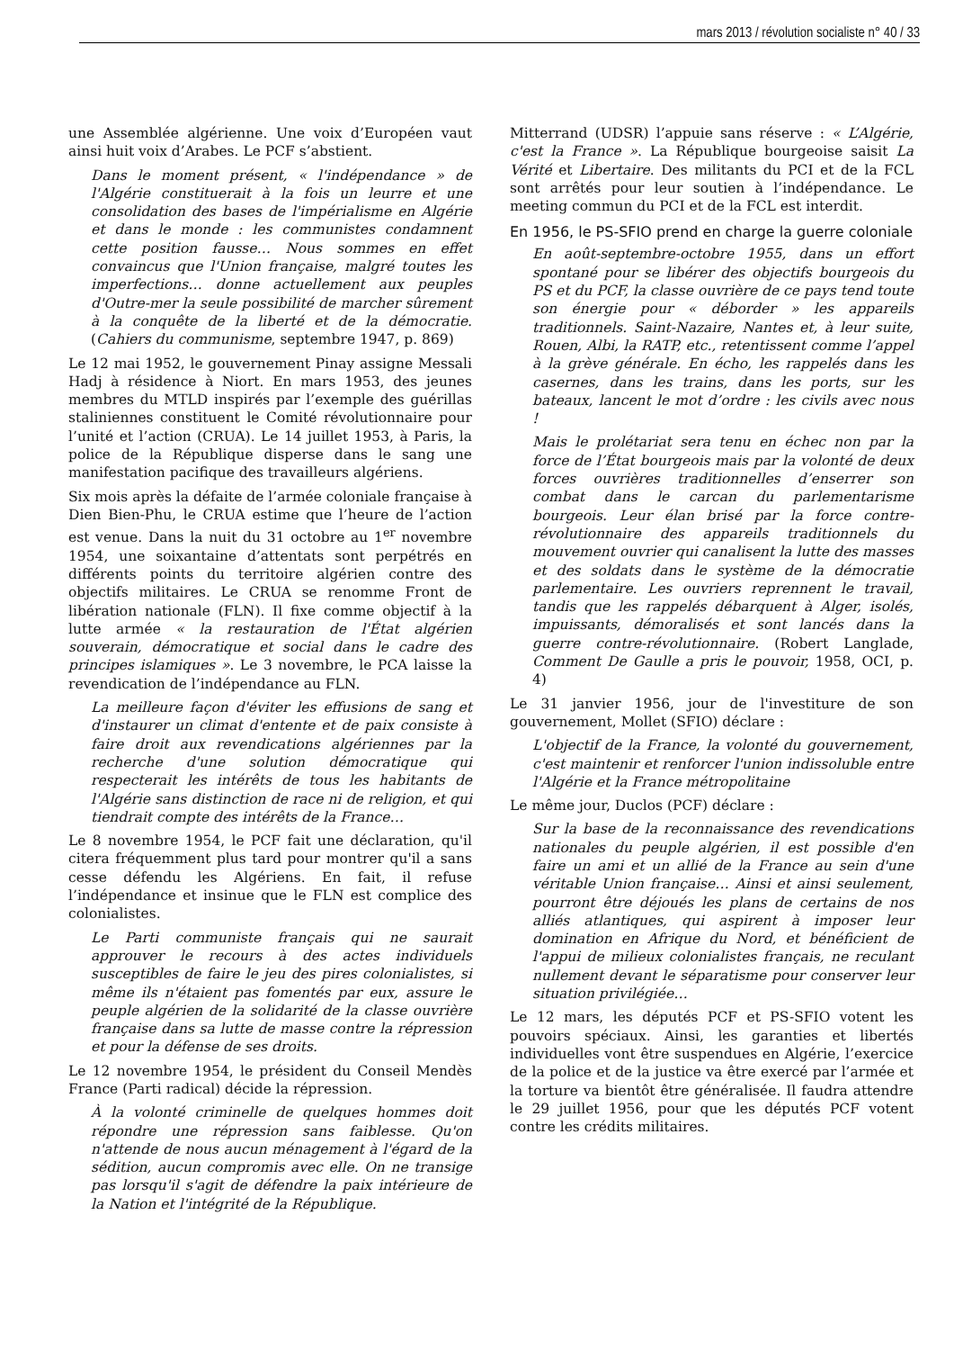mars 2013 / révolution socialiste n° 40 / 33
une Assemblée algérienne. Une voix d’Européen vaut ainsi huit voix d’Arabes. Le PCF s’abstient.
Dans le moment présent, « l'indépendance » de l'Algérie constituerait à la fois un leurre et une consolidation des bases de l'impérialisme en Algérie et dans le monde : les communistes condamnent cette position fausse… Nous sommes en effet convaincus que l'Union française, malgré toutes les imperfections… donne actuellement aux peuples d'Outre-mer la seule possibilité de marcher sûrement à la conquête de la liberté et de la démocratie. (Cahiers du communisme, septembre 1947, p. 869)
Le 12 mai 1952, le gouvernement Pinay assigne Messali Hadj à résidence à Niort. En mars 1953, des jeunes membres du MTLD inspirés par l’exemple des guérillas staliniennes constituent le Comité révolutionnaire pour l’unité et l’action (CRUA). Le 14 juillet 1953, à Paris, la police de la République disperse dans le sang une manifestation pacifique des travailleurs algériens.
Six mois après la défaite de l’armée coloniale française à Dien Bien-Phu, le CRUA estime que l’heure de l’action est venue. Dans la nuit du 31 octobre au 1<sup>er</sup> novembre 1954, une soixantaine d’attentats sont perpétrés en différents points du territoire algérien contre des objectifs militaires. Le CRUA se renomme Front de libération nationale (FLN). Il fixe comme objectif à la lutte armée « la restauration de l'État algérien souverain, démocratique et social dans le cadre des principes islamiques ». Le 3 novembre, le PCA laisse la revendication de l’indépendance au FLN.
La meilleure façon d'éviter les effusions de sang et d'instaurer un climat d'entente et de paix consiste à faire droit aux revendications algériennes par la recherche d'une solution démocratique qui respecterait les intérêts de tous les habitants de l'Algérie sans distinction de race ni de religion, et qui tiendrait compte des intérêts de la France…
Le 8 novembre 1954, le PCF fait une déclaration, qu'il citera fréquemment plus tard pour montrer qu'il a sans cesse défendu les Algériens. En fait, il refuse l’indépendance et insinue que le FLN est complice des colonialistes.
Le Parti communiste français qui ne saurait approuver le recours à des actes individuels susceptibles de faire le jeu des pires colonialistes, si même ils n'étaient pas fomentés par eux, assure le peuple algérien de la solidarité de la classe ouvrière française dans sa lutte de masse contre la répression et pour la défense de ses droits.
Le 12 novembre 1954, le président du Conseil Mendès France (Parti radical) décide la répression.
À la volonté criminelle de quelques hommes doit répondre une répression sans faiblesse. Qu'on n'attende de nous aucun ménagement à l'égard de la sédition, aucun compromis avec elle. On ne transige pas lorsqu'il s'agit de défendre la paix intérieure de la Nation et l'intégrité de la République.
Mitterrand (UDSR) l’appuie sans réserve : « L’Algérie, c'est la France ». La République bourgeoise saisit La Vérité et Libertaire. Des militants du PCI et de la FCL sont arrêtés pour leur soutien à l’indépendance. Le meeting commun du PCI et de la FCL est interdit.
En 1956, le PS-SFIO prend en charge la guerre coloniale
En août-septembre-octobre 1955, dans un effort spontané pour se libérer des objectifs bourgeois du PS et du PCF, la classe ouvrière de ce pays tend toute son énergie pour « déborder » les appareils traditionnels. Saint-Nazaire, Nantes et, à leur suite, Rouen, Albi, la RATP, etc., retentissent comme l’appel à la grève générale. En écho, les rappelés dans les casernes, dans les trains, dans les ports, sur les bateaux, lancent le mot d’ordre : les civils avec nous !
Mais le prolétariat sera tenu en échec non par la force de l’État bourgeois mais par la volonté de deux forces ouvrières traditionnelles d’enserrer son combat dans le carcan du parlementarisme bourgeois. Leur élan brisé par la force contre-révolutionnaire des appareils traditionnels du mouvement ouvrier qui canalisent la lutte des masses et des soldats dans le système de la démocratie parlementaire. Les ouvriers reprennent le travail, tandis que les rappelés débarquent à Alger, isolés, impuissants, démoralisés et sont lancés dans la guerre contre-révolutionnaire. (Robert Langlade, Comment De Gaulle a pris le pouvoir, 1958, OCI, p. 4)
Le 31 janvier 1956, jour de l'investiture de son gouvernement, Mollet (SFIO) déclare :
L'objectif de la France, la volonté du gouvernement, c'est maintenir et renforcer l'union indissoluble entre l'Algérie et la France métropolitaine
Le même jour, Duclos (PCF) déclare :
Sur la base de la reconnaissance des revendications nationales du peuple algérien, il est possible d'en faire un ami et un allié de la France au sein d'une véritable Union française… Ainsi et ainsi seulement, pourront être déjoués les plans de certains de nos alliés atlantiques, qui aspirent à imposer leur domination en Afrique du Nord, et bénéficient de l'appui de milieux colonialistes français, ne reculant nullement devant le séparatisme pour conserver leur situation privilégiée…
Le 12 mars, les députés PCF et PS-SFIO votent les pouvoirs spéciaux. Ainsi, les garanties et libertés individuelles vont être suspendues en Algérie, l’exercice de la police et de la justice va être exercé par l’armée et la torture va bientôt être généralisée. Il faudra attendre le 29 juillet 1956, pour que les députés PCF votent contre les crédits militaires.